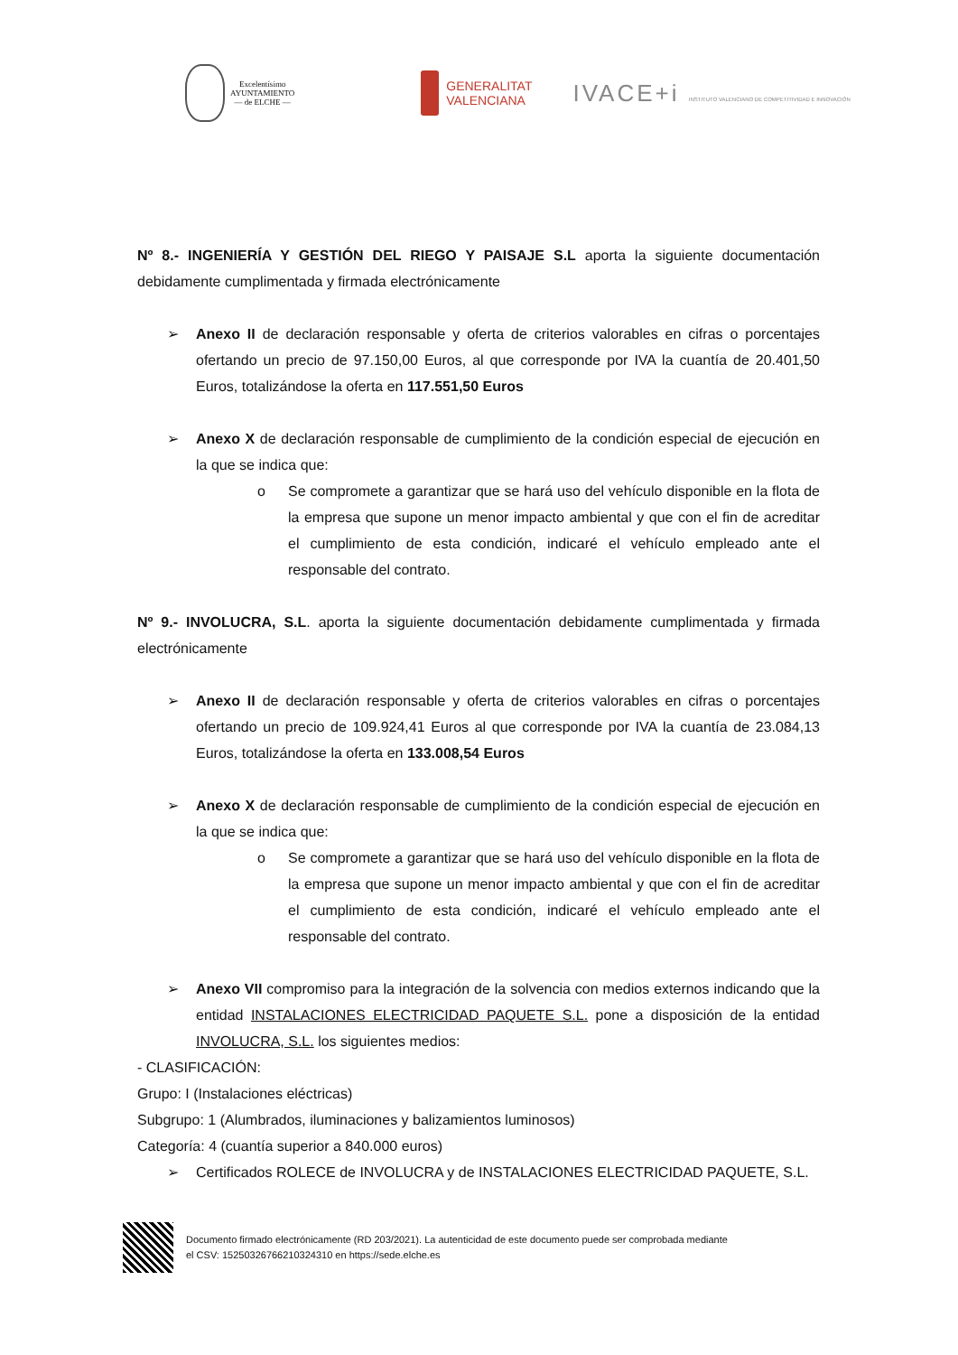Excelentísimo
AYUNTAMIENTO
— de ELCHE —
GENERALITAT
VALENCIANA
IVACE+i INSTITUTO VALENCIANO DE COMPETITIVIDAD E INNOVACIÓN
Nº 8.- INGENIERÍA Y GESTIÓN DEL RIEGO Y PAISAJE S.L aporta la siguiente documentación debidamente cumplimentada y firmada electrónicamente
➢ Anexo II de declaración responsable y oferta de criterios valorables en cifras o porcentajes ofertando un precio de 97.150,00 Euros, al que corresponde por IVA la cuantía de 20.401,50 Euros, totalizándose la oferta en 117.551,50 Euros
➢ Anexo X de declaración responsable de cumplimiento de la condición especial de ejecución en la que se indica que:
o Se compromete a garantizar que se hará uso del vehículo disponible en la flota de la empresa que supone un menor impacto ambiental y que con el fin de acreditar el cumplimiento de esta condición, indicaré el vehículo empleado ante el responsable del contrato.
Nº 9.- INVOLUCRA, S.L. aporta la siguiente documentación debidamente cumplimentada y firmada electrónicamente
➢ Anexo II de declaración responsable y oferta de criterios valorables en cifras o porcentajes ofertando un precio de 109.924,41 Euros al que corresponde por IVA la cuantía de 23.084,13 Euros, totalizándose la oferta en 133.008,54 Euros
➢ Anexo X de declaración responsable de cumplimiento de la condición especial de ejecución en la que se indica que:
o Se compromete a garantizar que se hará uso del vehículo disponible en la flota de la empresa que supone un menor impacto ambiental y que con el fin de acreditar el cumplimiento de esta condición, indicaré el vehículo empleado ante el responsable del contrato.
➢ Anexo VII compromiso para la integración de la solvencia con medios externos indicando que la entidad INSTALACIONES ELECTRICIDAD PAQUETE S.L. pone a disposición de la entidad INVOLUCRA, S.L. los siguientes medios:
- CLASIFICACIÓN:
Grupo: I (Instalaciones eléctricas)
Subgrupo: 1 (Alumbrados, iluminaciones y balizamientos luminosos)
Categoría: 4 (cuantía superior a 840.000 euros)
➢ Certificados ROLECE de INVOLUCRA y de INSTALACIONES ELECTRICIDAD PAQUETE, S.L.
Documento firmado electrónicamente (RD 203/2021). La autenticidad de este documento puede ser comprobada mediante
el CSV: 15250326766210324310 en https://sede.elche.es